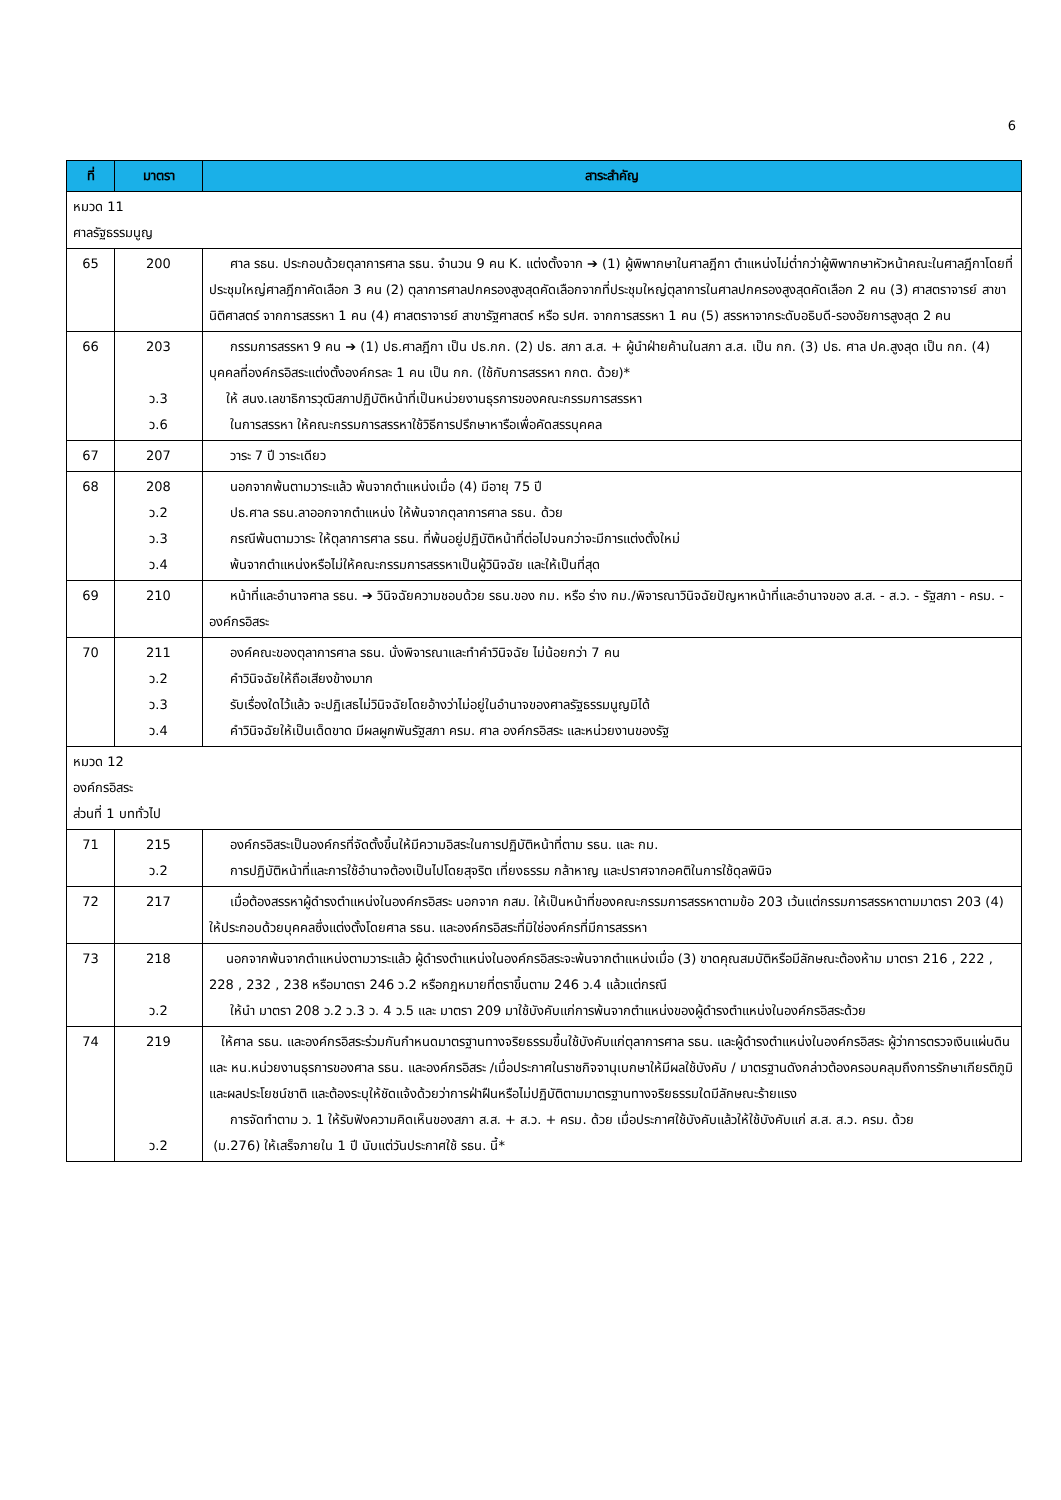6
| ที่ | มาตรา | สาระสำคัญ |
| --- | --- | --- |
| หมวด 11 ศาลรัฐธรรมนูญ | | |
| 65 | 200 | ศาล รธน. ประกอบด้วยตุลาการศาล รธน. จำนวน 9 คน K. แต่งตั้งจาก ➔ (1) ผู้พิพากษาในศาลฎีกา ตำแหน่งไม่ต่ำกว่าผู้พิพากษาหัวหน้าคณะในศาลฎีกาโดยที่ประชุมใหญ่ศาลฎีกาคัดเลือก 3 คน (2) ตุลาการศาลปกครองสูงสุดคัดเลือกจากที่ประชุมใหญ่ตุลาการในศาลปกครองสูงสุดคัดเลือก 2 คน (3) ศาสตราจารย์ สาขานิติศาสตร์ จากการสรรหา 1 คน (4) ศาสตราจารย์ สาขารัฐศาสตร์ หรือ รปศ. จากการสรรหา 1 คน (5) สรรหาจากระดับอธิบดี-รองอัยการสูงสุด 2 คน |
| 66 | 203 ว.3 ว.6 | กรรมการสรรหา 9 คน ➔ (1) ปธ.ศาลฎีกา เป็น ปธ.กก. (2) ปธ. สภา ส.ส. + ผู้นำฝ่ายค้านในสภา ส.ส. เป็น กก. (3) ปธ. ศาล ปค.สูงสุด เป็น กก. (4) บุคคลที่องค์กรอิสระแต่งตั้งองค์กรละ 1 คน เป็น กก. (ใช้กับการสรรหา กกต. ด้วย)* ให้ สนง.เลขาธิการวุฒิสภาปฏิบัติหน้าที่เป็นหน่วยงานธุรการของคณะกรรมการสรรหา ในการสรรหา ให้คณะกรรมการสรรหาใช้วิธีการปรึกษาหารือเพื่อคัดสรรบุคคล |
| 67 | 207 | วาระ 7 ปี วาระเดียว |
| 68 | 208 ว.2 ว.3 ว.4 | นอกจากพ้นตามวาระแล้ว พ้นจากตำแหน่งเมื่อ (4) มีอายุ 75 ปี ปธ.ศาล รธน.ลาออกจากตำแหน่ง ให้พ้นจากตุลาการศาล รธน. ด้วย กรณีพ้นตามวาระ ให้ตุลาการศาล รธน. ที่พ้นอยู่ปฏิบัติหน้าที่ต่อไปจนกว่าจะมีการแต่งตั้งใหม่ พ้นจากตำแหน่งหรือไม่ให้คณะกรรมการสรรหาเป็นผู้วินิจฉัย และให้เป็นที่สุด |
| 69 | 210 | หน้าที่และอำนาจศาล รธน. ➔ วินิจฉัยความชอบด้วย รธน.ของ กม. หรือ ร่าง กม./พิจารณาวินิจฉัยปัญหาหน้าที่และอำนาจของ ส.ส. - ส.ว. - รัฐสภา - ครม. - องค์กรอิสระ |
| 70 | 211 ว.2 ว.3 ว.4 | องค์คณะของตุลาการศาล รธน. นั่งพิจารณาและทำคำวินิจฉัย ไม่น้อยกว่า 7 คน คำวินิจฉัยให้ถือเสียงข้างมาก รับเรื่องใดไว้แล้ว จะปฏิเสธไม่วินิจฉัยโดยอ้างว่าไม่อยู่ในอำนาจของศาลรัฐธรรมนูญมิได้ คำวินิจฉัยให้เป็นเด็ดขาด มีผลผูกพันรัฐสภา ครม. ศาล องค์กรอิสระ และหน่วยงานของรัฐ |
| หมวด 12 องค์กรอิสระ ส่วนที่ 1 บททั่วไป | | |
| 71 | 215 ว.2 | องค์กรอิสระเป็นองค์กรที่จัดตั้งขึ้นให้มีความอิสระในการปฏิบัติหน้าที่ตาม รธน. และ กม. การปฏิบัติหน้าที่และการใช้อำนาจต้องเป็นไปโดยสุจริต เที่ยงธรรม กล้าหาญ และปราศจากอคติในการใช้ดุลพินิจ |
| 72 | 217 | เมื่อต้องสรรหาผู้ดำรงตำแหน่งในองค์กรอิสระ นอกจาก กสม. ให้เป็นหน้าที่ของคณะกรรมการสรรหาตามข้อ 203 เว้นแต่กรรมการสรรหาตามมาตรา 203 (4) ให้ประกอบด้วยบุคคลซึ่งแต่งตั้งโดยศาล รธน. และองค์กรอิสระที่มิใช่องค์กรที่มีการสรรหา |
| 73 | 218 ว.2 | นอกจากพ้นจากตำแหน่งตามวาระแล้ว ผู้ดำรงตำแหน่งในองค์กรอิสระจะพ้นจากตำแหน่งเมื่อ (3) ขาดคุณสมบัติหรือมีลักษณะต้องห้าม มาตรา 216 , 222 , 228 , 232 , 238 หรือมาตรา 246 ว.2 หรือกฎหมายที่ตราขึ้นตาม 246 ว.4 แล้วแต่กรณี ให้นำ มาตรา 208 ว.2 ว.3 ว. 4 ว.5 และ มาตรา 209 มาใช้บังคับแก่การพ้นจากตำแหน่งของผู้ดำรงตำแหน่งในองค์กรอิสระด้วย |
| 74 | 219 ว.2 | ให้ศาล รธน. และองค์กรอิสระร่วมกันกำหนดมาตรฐานทางจริยธรรมขึ้นใช้บังคับแก่ตุลาการศาล รธน. และผู้ดำรงตำแหน่งในองค์กรอิสระ ผู้ว่าการตรวจเงินแผ่นดิน และ หน.หน่วยงานธุรการของศาล รธน. และองค์กรอิสระ /เมื่อประกาศในราชกิจจานุเบกษาให้มีผลใช้บังคับ / มาตรฐานดังกล่าวต้องครอบคลุมถึงการรักษาเกียรติภูมิและผลประโยชน์ชาติ และต้องระบุให้ชัดแจ้งด้วยว่าการฝ่าฝืนหรือไม่ปฏิบัติตามมาตรฐานทางจริยธรรมใดมีลักษณะร้ายแรง การจัดทำตาม ว. 1 ให้รับฟังความคิดเห็นของสภา ส.ส. + ส.ว. + ครม. ด้วย เมื่อประกาศใช้บังคับแล้วให้ใช้บังคับแก่ ส.ส. ส.ว. ครม. ด้วย (ม.276) ให้เสร็จภายใน 1 ปี นับแต่วันประกาศใช้ รธน. นี้* |